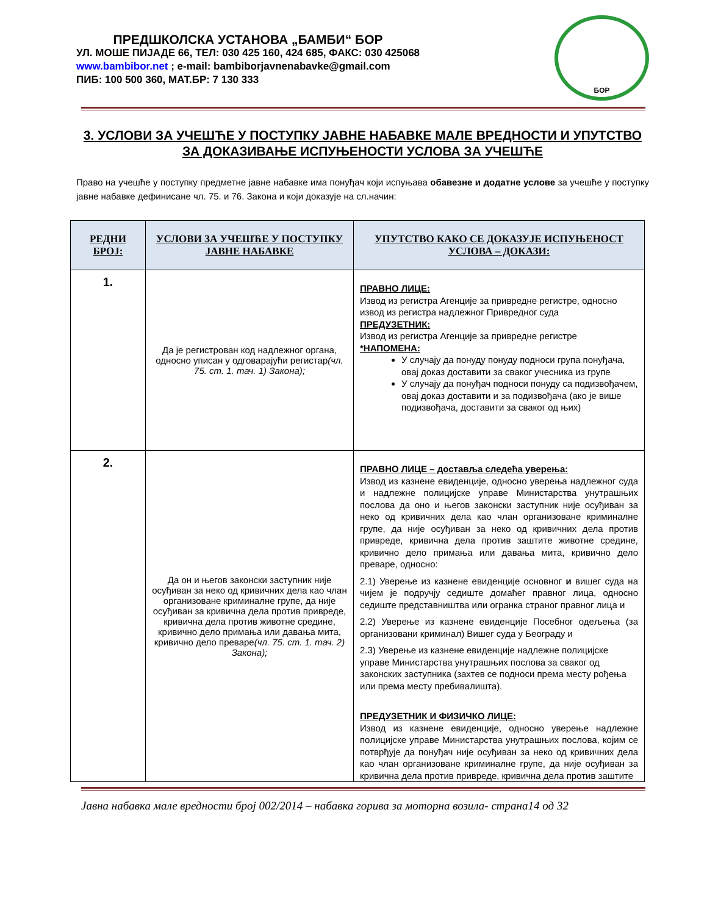ПРЕДШКОЛСКА УСТАНОВА „БАМБИ“ БОР
УЛ. МОШЕ ПИЈАДЕ 66, ТЕЛ: 030 425 160, 424 685, ФАКС: 030 425068
www.bambibor.net ; e-mail: bambiborjavnenabavke@gmail.com
ПИБ: 100 500 360, МАТ.БР: 7 130 333
БОР
3. УСЛОВИ ЗА УЧЕШЋЕ У ПОСТУПКУ ЈАВНЕ НАБАВКЕ МАЛЕ ВРЕДНОСТИ И УПУТСТВО ЗА ДОКАЗИВАЊЕ ИСПУЊЕНОСТИ УСЛОВА ЗА УЧЕШЋЕ
Право на учешће у поступку предметне јавне набавке има понуђач који испуњава обавезне и додатне услове за учешће у поступку јавне набавке дефинисане чл. 75. и 76. Закона и који доказује на сл.начин:
| РЕДНИ БРОЈ: | УСЛОВИ ЗА УЧЕШЋЕ У ПОСТУПКУ ЈАВНЕ НАБАВКЕ | УПУТСТВО КАКО СЕ ДОКАЗУЈЕ ИСПУЊЕНОСТ УСЛОВА – ДОКАЗИ: |
| --- | --- | --- |
| 1. | Да је регистрован код надлежног органа, односно уписан у одговарајући регистар (чл. 75. ст. 1. тач. 1) Закона); | ПРАВНО ЛИЦЕ: Извод из регистра Агенције за привредне регистре, односно извод из регистра надлежног Привредног суда ПРЕДУЗЕТНИК: Извод из регистра Агенције за привредне регистре *НАПОМЕНА: У случају да понуду понуду подноси група понуђача, овај доказ доставити за сваког учесника из групе У случају да понуђач подноси понуду са подизвођачем, овај доказ доставити и за подизвођача (ако је више подизвођача, доставити за сваког од њих) |
| 2. | Да он и његов законски заступник није осуђиван за неко од кривичних дела као члан организоване криминалне групе, да није осуђиван за кривична дела против привреде, кривична дела против животне средине, кривично дело примања или давања мита, кривично дело преваре (чл. 75. ст. 1. тач. 2) Закона); | ПРАВНО ЛИЦЕ – доставља следећа уверења: Извод из казнене евиденције, односно уверења надлежног суда и надлежне полицијске управе Министарства унутрашњих послова да оно и његов законски заступник није осуђиван за неко од кривичних дела као члан организоване криминалне групе, да није осуђиван за неко од кривичних дела против привреде, кривична дела против заштите животне средине, кривично дело примања или давања мита, кривично дело преваре, односно: 2.1) Уверење из казнене евиденције основног и вишег суда на чијем је подручју седиште домаћег правног лица, односно седиште представништва или огранка страног правног лица и 2.2) Уверење из казнене евиденције Посебног одељења (за организовани криминал) Вишег суда у Београду и 2.3) Уверење из казнене евиденције надлежне полицијске управе Министарства унутрашњих послова за сваког од законских заступника (захтев се подноси према месту рођења или према месту пребивалишта). ПРЕДУЗЕТНИК И ФИЗИЧКО ЛИЦЕ: Извод из казнене евиденције, односно уверење надлежне полицијске управе Министарства унутрашњих послова, којим се потврђује да понуђач није осуђиван за неко од кривичних дела као члан организоване криминалне групе, да није осуђиван за кривична дела против привреде, кривична дела против заштите |
Јавна набавка мале вредности број 002/2014 – набавка горива за моторна возила- страна14 од 32